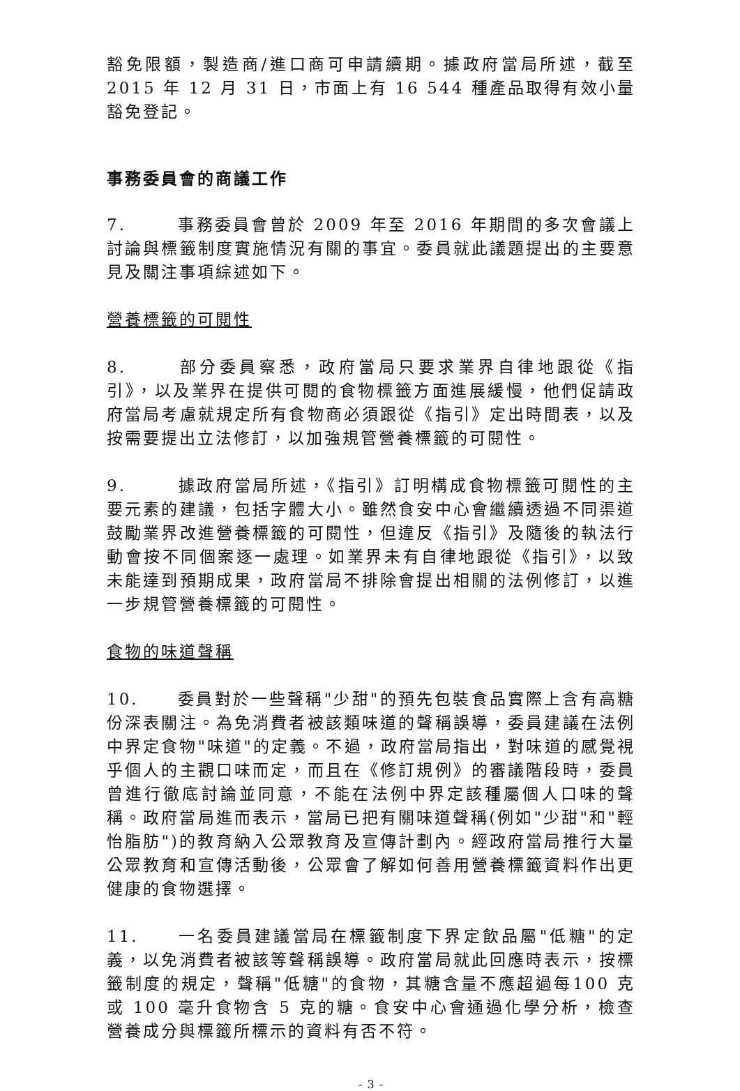豁免限額，製造商/進口商可申請續期。據政府當局所述，截至2015 年 12 月 31 日，市面上有 16 544 種產品取得有效小量豁免登記。
事務委員會的商議工作
7. 事務委員會曾於 2009 年至 2016 年期間的多次會議上討論與標籤制度實施情況有關的事宜。委員就此議題提出的主要意見及關注事項綜述如下。
營養標籤的可閱性
8. 部分委員察悉，政府當局只要求業界自律地跟從《指引》，以及業界在提供可閱的食物標籤方面進展緩慢，他們促請政府當局考慮就規定所有食物商必須跟從《指引》定出時間表，以及按需要提出立法修訂，以加強規管營養標籤的可閱性。
9. 據政府當局所述，《指引》訂明構成食物標籤可閱性的主要元素的建議，包括字體大小。雖然食安中心會繼續透過不同渠道鼓勵業界改進營養標籤的可閱性，但違反《指引》及隨後的執法行動會按不同個案逐一處理。如業界未有自律地跟從《指引》，以致未能達到預期成果，政府當局不排除會提出相關的法例修訂，以進一步規管營養標籤的可閱性。
食物的味道聲稱
10. 委員對於一些聲稱"少甜"的預先包裝食品實際上含有高糖份深表關注。為免消費者被該類味道的聲稱誤導，委員建議在法例中界定食物"味道"的定義。不過，政府當局指出，對味道的感覺視乎個人的主觀口味而定，而且在《修訂規例》的審議階段時，委員曾進行徹底討論並同意，不能在法例中界定該種屬個人口味的聲稱。政府當局進而表示，當局已把有關味道聲稱(例如"少甜"和"輕怡脂肪")的教育納入公眾教育及宣傳計劃內。經政府當局推行大量公眾教育和宣傳活動後，公眾會了解如何善用營養標籤資料作出更健康的食物選擇。
11. 一名委員建議當局在標籤制度下界定飲品屬"低糖"的定義，以免消費者被該等聲稱誤導。政府當局就此回應時表示，按標籤制度的規定，聲稱"低糖"的食物，其糖含量不應超過每100 克或 100 毫升食物含 5 克的糖。食安中心會通過化學分析，檢查營養成分與標籤所標示的資料有否不符。
- 3 -